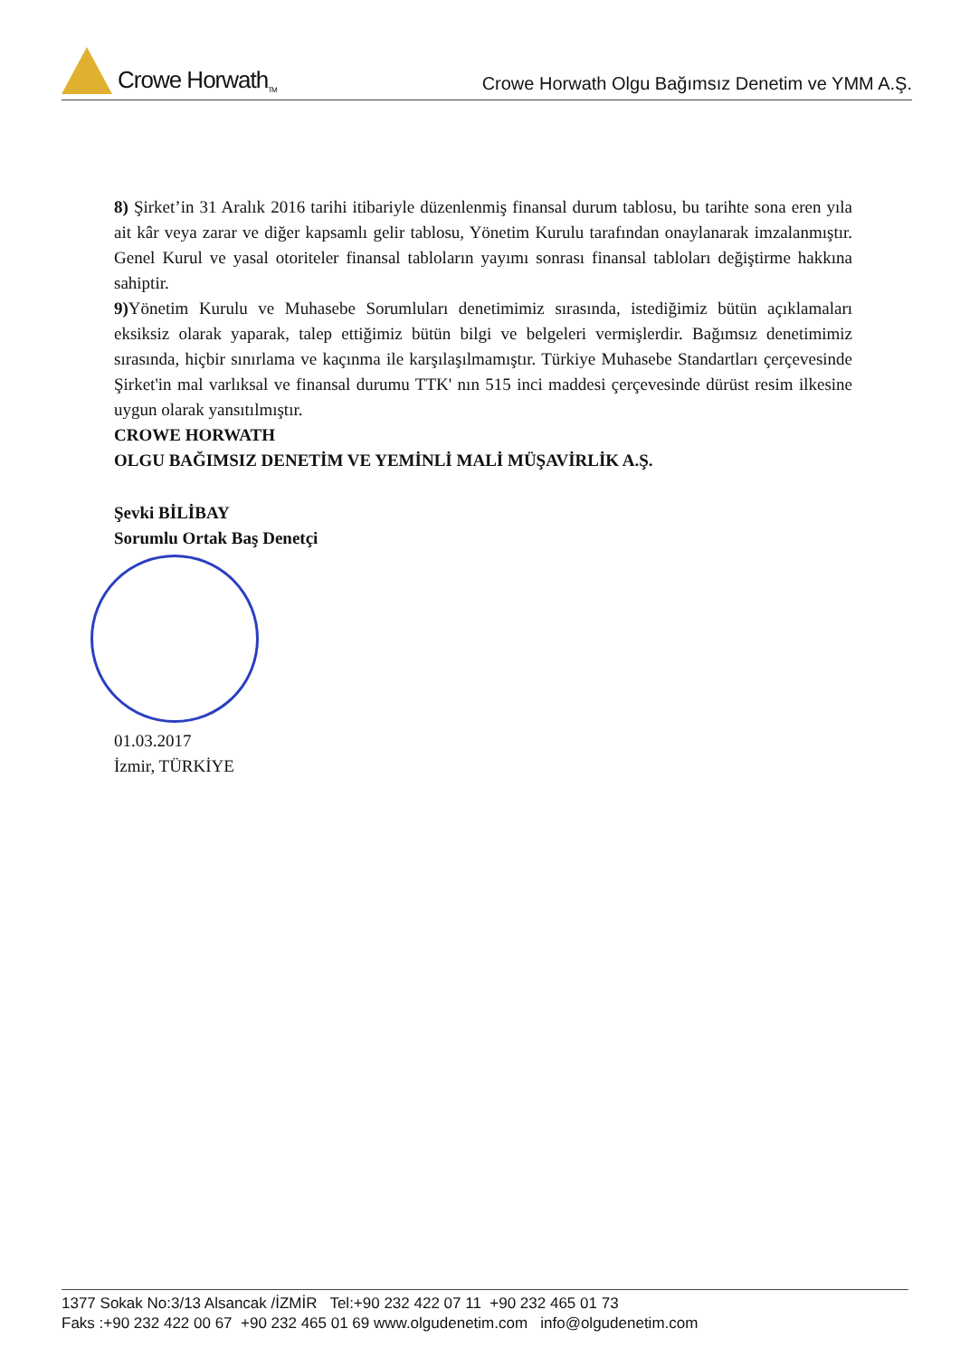Crowe Horwath<sub>TM</sub>
Crowe Horwath Olgu Bağımsız Denetim ve YMM A.Ş.
8) Şirket’in 31 Aralık 2016 tarihi itibariyle düzenlenmiş finansal durum tablosu, bu tarihte sona eren yıla ait kâr veya zarar ve diğer kapsamlı gelir tablosu, Yönetim Kurulu tarafından onaylanarak imzalanmıştır. Genel Kurul ve yasal otoriteler finansal tabloların yayımı sonrası finansal tabloları değiştirme hakkına sahiptir.
9) Yönetim Kurulu ve Muhasebe Sorumluları denetimimiz sırasında, istediğimiz bütün açıklamaları eksiksiz olarak yaparak, talep ettiğimiz bütün bilgi ve belgeleri vermişlerdir. Bağımsız denetimimiz sırasında, hiçbir sınırlama ve kaçınma ile karşılaşılmamıştır. Türkiye Muhasebe Standartları çerçevesinde Şirket'in mal varlıksal ve finansal durumu TTK' nın 515 inci maddesi çerçevesinde dürüst resim ilkesine uygun olarak yansıtılmıştır.
CROWE HORWATH
OLGU BAĞIMSIZ DENETİM VE YEMİNLİ MALİ MÜŞAVİRLİK A.Ş.
Şevki BİLİBAY
Sorumlu Ortak Baş Denetçi
01.03.2017
İzmir, TÜRKİYE
1377 Sokak No:3/13 Alsancak /İZMİR Tel:+90 232 422 07 11 +90 232 465 01 73
Faks :+90 232 422 00 67 +90 232 465 01 69 www.olgudenetim.com info@olgudenetim.com